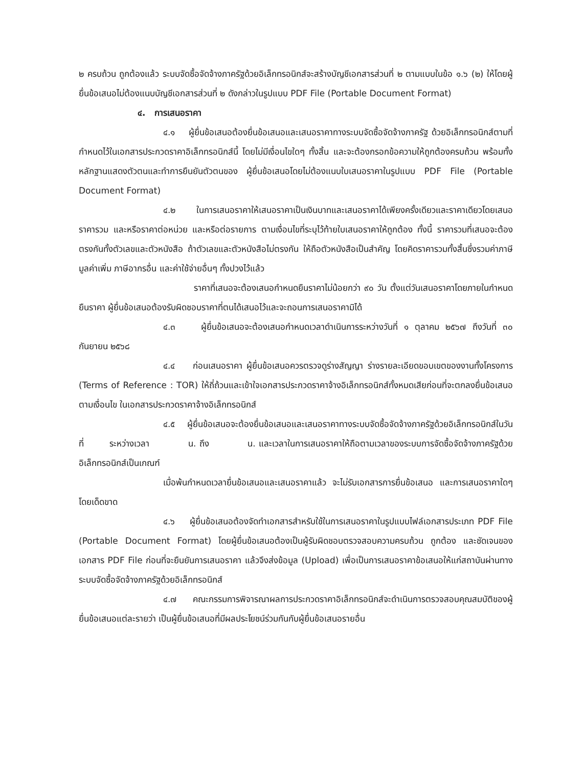๒ ครบถ้วน ถูกต้องแล้ว ระบบจัดซื้อจัดจ้างภาครัฐด้วยอิเล็กทรอนิกส์จะสร้างบัญชีเอกสารส่วนที่ ๒ ตามแบบในข้อ ๑.๖ (๒) ให้โดยผู้ยื่นข้อเสนอไม่ต้องแนบบัญชีเอกสารส่วนที่ ๒ ดังกล่าวในรูปแบบ PDF File (Portable Document Format)
๔. การเสนอราคา
๔.๑ ผู้ยื่นข้อเสนอต้องยื่นข้อเสนอและเสนอราคาทางระบบจัดซื้อจัดจ้างภาครัฐ ด้วยอิเล็กทรอนิกส์ตามที่กำหนดไว้ในเอกสารประกวดราคาอิเล็กทรอนิกส์นี้ โดยไม่มีเงื่อนไขใดๆ ทั้งสิ้น และจะต้องกรอกข้อความให้ถูกต้องครบถ้วน พร้อมทั้งหลักฐานแสดงตัวตนและทำการยืนยันตัวตนของ ผู้ยื่นข้อเสนอโดยไม่ต้องแนบใบเสนอราคาในรูปแบบ PDF File (Portable Document Format)
๔.๒ ในการเสนอราคาให้เสนอราคาเป็นเงินบาทและเสนอราคาได้เพียงครั้งเดียวและราคาเดียวโดยเสนอราคารวม และหรือราคาต่อหน่วย และหรือต่อรายการ ตามเงื่อนไขที่ระบุไว้ท้ายใบเสนอราคาให้ถูกต้อง ทั้งนี้ ราคารวมที่เสนอจะต้องตรงกันทั้งตัวเลขและตัวหนังสือ ถ้าตัวเลขและตัวหนังสือไม่ตรงกัน ให้ถือตัวหนังสือเป็นสำคัญ โดยคิดราคารวมทั้งสิ้นซึ่งรวมค่าภาษีมูลค่าเพิ่ม ภาษีอากรอื่น และค่าใช้จ่ายอื่นๆ ทั้งปวงไว้แล้ว
ราคาที่เสนอจะต้องเสนอกำหนดยืนราคาไม่น้อยกว่า ๙๐ วัน ตั้งแต่วันเสนอราคาโดยภายในกำหนดยืนราคา ผู้ยื่นข้อเสนอต้องรับผิดชอบราคาที่ตนได้เสนอไว้และจะถอนการเสนอราคามิได้
๔.๓ ผู้ยื่นข้อเสนอจะต้องเสนอกำหนดเวลาดำเนินการระหว่างวันที่ ๑ ตุลาคม ๒๕๖๗ ถึงวันที่ ๓๐ กันยายน ๒๕๖๘
๔.๔ ก่อนเสนอราคา ผู้ยื่นข้อเสนอควรตรวจดูร่างสัญญา ร่างรายละเอียดขอบเขตของงานทั้งโครงการ (Terms of Reference : TOR) ให้ถี่ถ้วนและเข้าใจเอกสารประกวดราคาจ้างอิเล็กทรอนิกส์ทั้งหมดเสียก่อนที่จะตกลงยื่นข้อเสนอตามเงื่อนไข ในเอกสารประกวดราคาจ้างอิเล็กทรอนิกส์
๔.๕ ผู้ยื่นข้อเสนอจะต้องยื่นข้อเสนอและเสนอราคาทางระบบจัดซื้อจัดจ้างภาครัฐด้วยอิเล็กทรอนิกส์ในวันที่ ระหว่างเวลา น. ถึง น. และเวลาในการเสนอราคาให้ถือตามเวลาของระบบการจัดซื้อจัดจ้างภาครัฐด้วยอิเล็กทรอนิกส์เป็นเกณฑ์
เมื่อพ้นกำหนดเวลายื่นข้อเสนอและเสนอราคาแล้ว จะไม่รับเอกสารการยื่นข้อเสนอ และการเสนอราคาใดๆ โดยเด็ดขาด
๔.๖ ผู้ยื่นข้อเสนอต้องจัดทำเอกสารสำหรับใช้ในการเสนอราคาในรูปแบบไฟล์เอกสารประเภท PDF File (Portable Document Format) โดยผู้ยื่นข้อเสนอต้องเป็นผู้รับผิดชอบตรวจสอบความครบถ้วน ถูกต้อง และชัดเจนของเอกสาร PDF File ก่อนที่จะยืนยันการเสนอราคา แล้วจึงส่งข้อมูล (Upload) เพื่อเป็นการเสนอราคาข้อเสนอให้แก่สถาบันผ่านทางระบบจัดซื้อจัดจ้างภาครัฐด้วยอิเล็กทรอนิกส์
๔.๗ คณะกรรมการพิจารณาผลการประกวดราคาอิเล็กทรอนิกส์จะดำเนินการตรวจสอบคุณสมบัติของผู้ยื่นข้อเสนอแต่ละรายว่า เป็นผู้ยื่นข้อเสนอที่มีผลประโยชน์ร่วมกันกับผู้ยื่นข้อเสนอรายอื่น